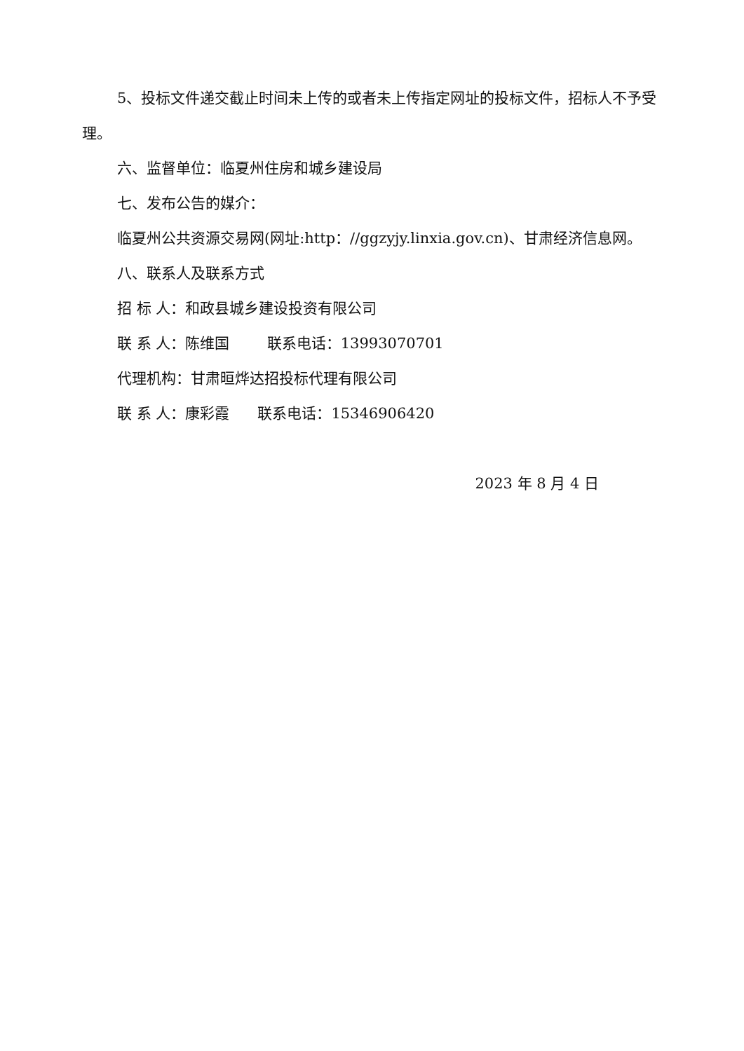5、投标文件递交截止时间未上传的或者未上传指定网址的投标文件，招标人不予受理。
六、监督单位：临夏州住房和城乡建设局
七、发布公告的媒介：
临夏州公共资源交易网(网址:http：//ggzyjy.linxia.gov.cn)、甘肃经济信息网。
八、联系人及联系方式
招 标 人：和政县城乡建设投资有限公司
联 系 人：陈维国 联系电话：13993070701
代理机构：甘肃晅烨达招投标代理有限公司
联 系 人：康彩霞 联系电话：15346906420
2023 年 8 月 4 日